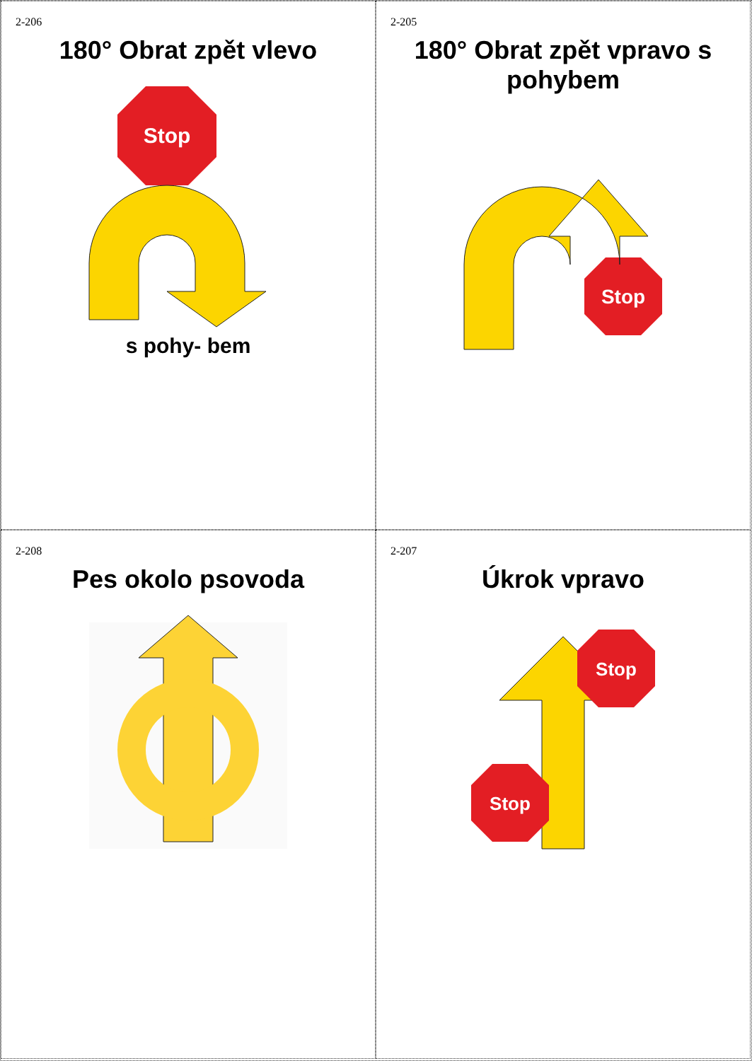2-206
180° Obrat zpět vlevo
Stop
s pohy- bem
2-205
180° Obrat zpět vpravo s pohybem
Stop
2-208
Pes okolo psovoda
2-207
Úkrok vpravo
Stop
Stop